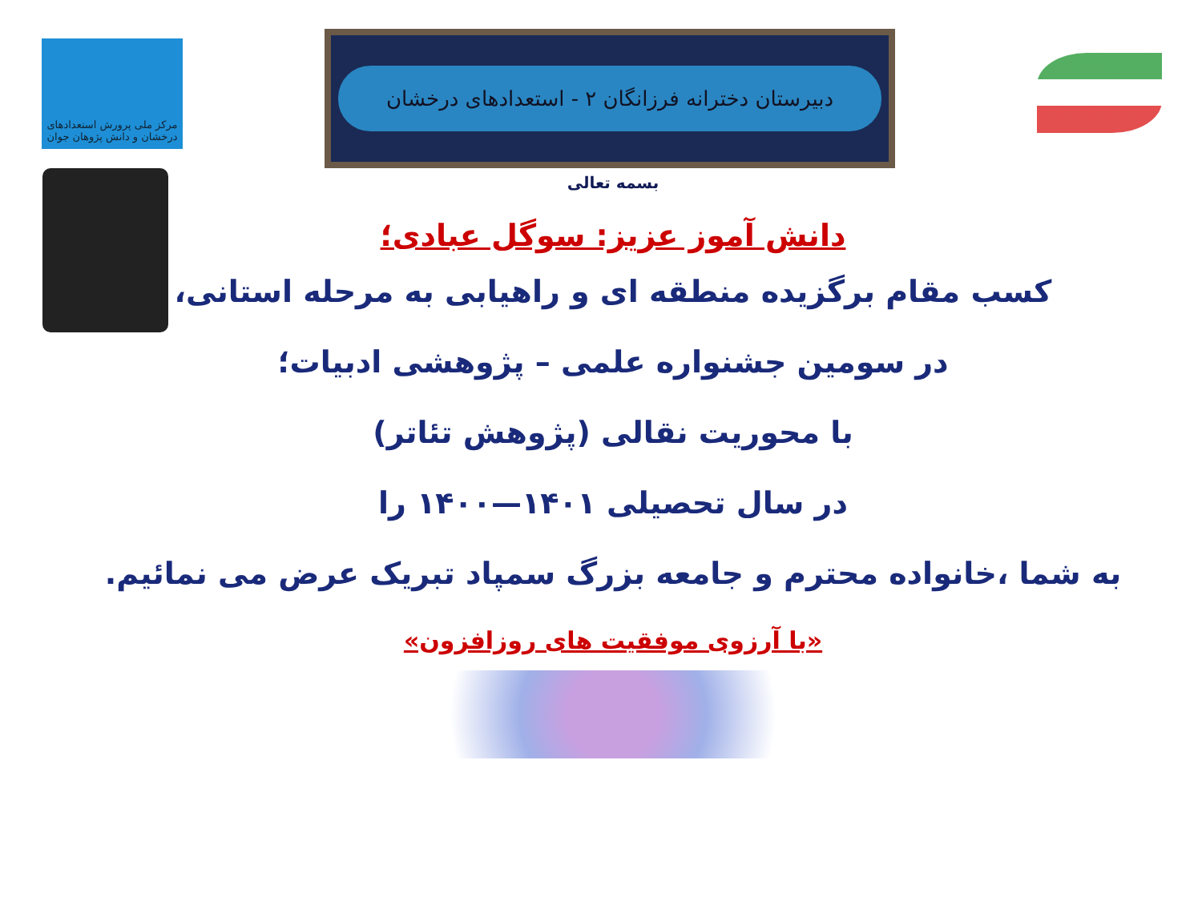مرکز ملی پرورش استعدادهای درخشان و دانش پژوهان جوان
دبیرستان دخترانه فرزانگان ۲ - استعدادهای درخشان
بسمه تعالی
دانش آموز عزیز: سوگل عبادی؛
کسب مقام برگزیده منطقه ای و راهیابی به مرحله استانی،
در سومین جشنواره علمی – پژوهشی ادبیات؛
با محوریت نقالی (پژوهش تئاتر)
در سال تحصیلی ۱۴۰۱—۱۴۰۰ را
به شما ،خانواده محترم و جامعه بزرگ سمپاد تبریک عرض می نمائیم.
«با آرزوی موفقیت های روزافزون»